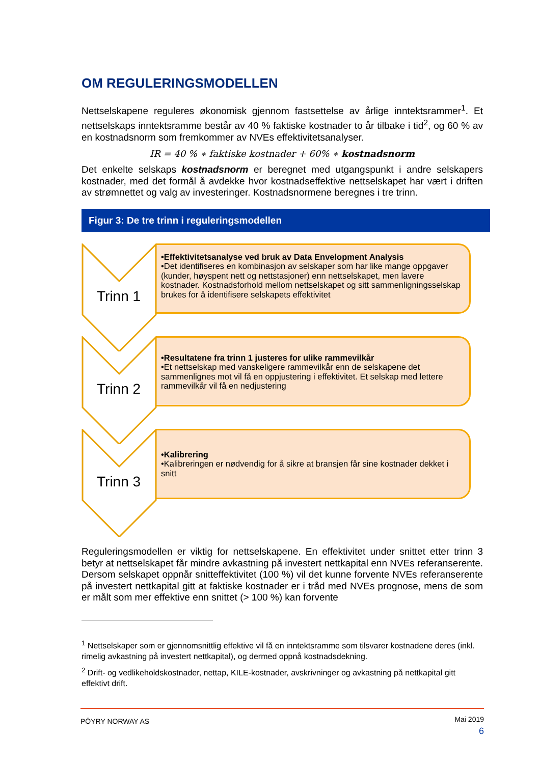OM REGULERINGSMODELLEN
Nettselskapene reguleres økonomisk gjennom fastsettelse av årlige inntektsrammer<sup>1</sup>. Et nettselskaps inntektsramme består av 40 % faktiske kostnader to år tilbake i tid<sup>2</sup>, og 60 % av en kostnadsnorm som fremkommer av NVEs effektivitetsanalyser.
IR = 40 % ∗ faktiske kostnader + 60% ∗ kostnadsnorm
Det enkelte selskaps kostnadsnorm er beregnet med utgangspunkt i andre selskapers kostnader, med det formål å avdekke hvor kostnadseffektive nettselskapet har vært i driften av strømnettet og valg av investeringer. Kostnadsnormene beregnes i tre trinn.
Figur 3: De tre trinn i reguleringsmodellen
Trinn 1
•Effektivitetsanalyse ved bruk av Data Envelopment Analysis
•Det identifiseres en kombinasjon av selskaper som har like mange oppgaver (kunder, høyspent nett og nettstasjoner) enn nettselskapet, men lavere kostnader. Kostnadsforhold mellom nettselskapet og sitt sammenligningsselskap brukes for å identifisere selskapets effektivitet
Trinn 2
•Resultatene fra trinn 1 justeres for ulike rammevilkår
•Et nettselskap med vanskeligere rammevilkår enn de selskapene det sammenlignes mot vil få en oppjustering i effektivitet. Et selskap med lettere rammevilkår vil få en nedjustering
Trinn 3
•Kalibrering
•Kalibreringen er nødvendig for å sikre at bransjen får sine kostnader dekket i snitt
Reguleringsmodellen er viktig for nettselskapene. En effektivitet under snittet etter trinn 3 betyr at nettselskapet får mindre avkastning på investert nettkapital enn NVEs referanserente. Dersom selskapet oppnår snitteffektivitet (100 %) vil det kunne forvente NVEs referanserente på investert nettkapital gitt at faktiske kostnader er i tråd med NVEs prognose, mens de som er målt som mer effektive enn snittet (> 100 %) kan forvente
<sup>1</sup> Nettselskaper som er gjennomsnittlig effektive vil få en inntektsramme som tilsvarer kostnadene deres (inkl. rimelig avkastning på investert nettkapital), og dermed oppnå kostnadsdekning.
<sup>2</sup> Drift- og vedlikeholdskostnader, nettap, KILE-kostnader, avskrivninger og avkastning på nettkapital gitt effektivt drift.
PÖYRY NORWAY AS
Mai 2019
6